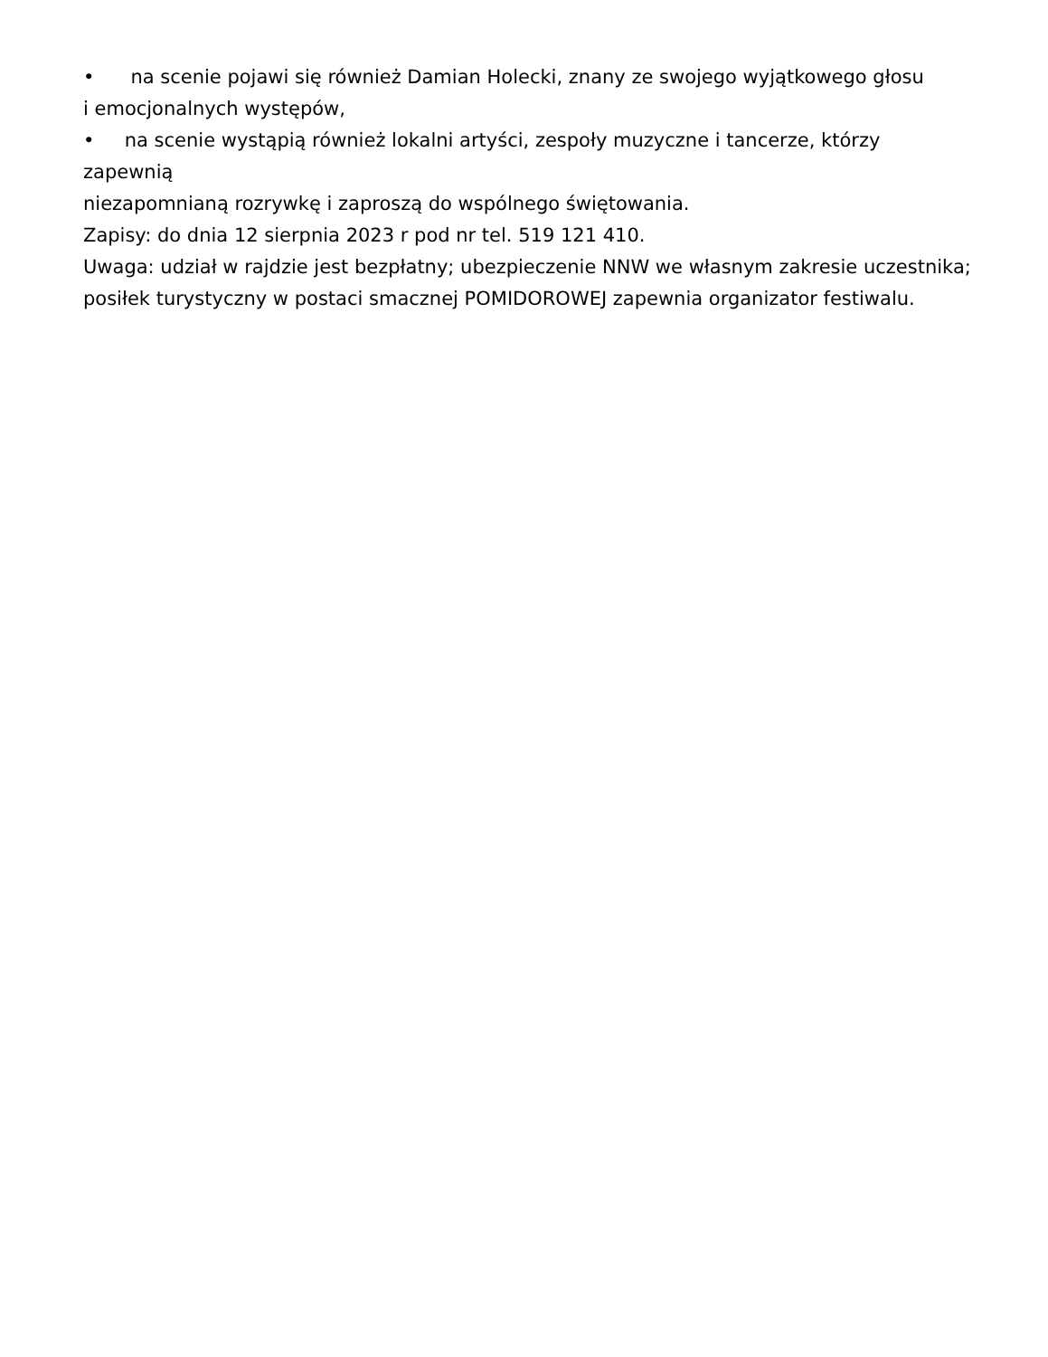• na scenie pojawi się również Damian Holecki, znany ze swojego wyjątkowego głosu
i emocjonalnych występów,
• na scenie wystąpią również lokalni artyści, zespoły muzyczne i tancerze, którzy zapewnią
niezapomnianą rozrywkę i zaproszą do wspólnego świętowania.
Zapisy: do dnia 12 sierpnia 2023 r pod nr tel. 519 121 410.
Uwaga: udział w rajdzie jest bezpłatny; ubezpieczenie NNW we własnym zakresie uczestnika;
posiłek turystyczny w postaci smacznej POMIDOROWEJ zapewnia organizator festiwalu.